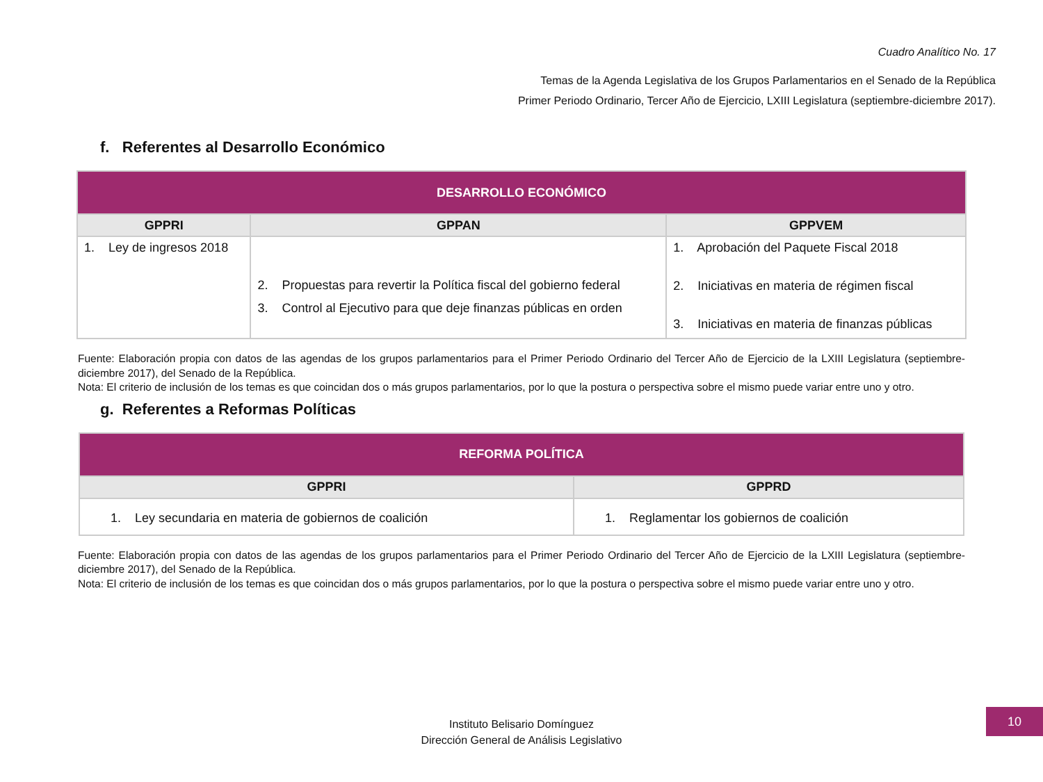Cuadro Analítico No. 17
Temas de la Agenda Legislativa de los Grupos Parlamentarios en el Senado de la República
Primer Periodo Ordinario, Tercer Año de Ejercicio, LXIII Legislatura (septiembre-diciembre 2017).
f. Referentes al Desarrollo Económico
| DESARROLLO ECONÓMICO | | |
| --- | --- | --- |
| GPPRI | GPPAN | GPPVEM |
| 1. Ley de ingresos 2018 | 2. Propuestas para revertir la Política fiscal del gobierno federal 3. Control al Ejecutivo para que deje finanzas públicas en orden | 1. Aprobación del Paquete Fiscal 2018 2. Iniciativas en materia de régimen fiscal 3. Iniciativas en materia de finanzas públicas |
Fuente: Elaboración propia con datos de las agendas de los grupos parlamentarios para el Primer Periodo Ordinario del Tercer Año de Ejercicio de la LXIII Legislatura (septiembre-diciembre 2017), del Senado de la República.
Nota: El criterio de inclusión de los temas es que coincidan dos o más grupos parlamentarios, por lo que la postura o perspectiva sobre el mismo puede variar entre uno y otro.
g. Referentes a Reformas Políticas
| REFORMA POLÍTICA | |
| --- | --- |
| GPPRI | GPPRD |
| 1. Ley secundaria en materia de gobiernos de coalición | 1. Reglamentar los gobiernos de coalición |
Fuente: Elaboración propia con datos de las agendas de los grupos parlamentarios para el Primer Periodo Ordinario del Tercer Año de Ejercicio de la LXIII Legislatura (septiembre-diciembre 2017), del Senado de la República.
Nota: El criterio de inclusión de los temas es que coincidan dos o más grupos parlamentarios, por lo que la postura o perspectiva sobre el mismo puede variar entre uno y otro.
Instituto Belisario Domínguez
Dirección General de Análisis Legislativo
10